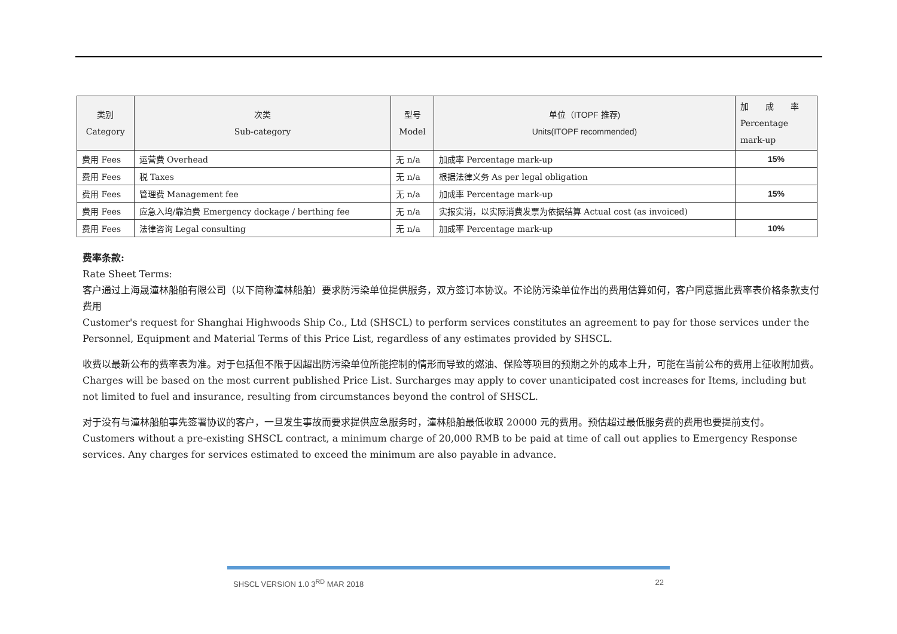| 类别 Category | 次类 Sub-category | 型号 Model | 单位（ITOPF 推荐) Units(ITOPF recommended) | 加 成 率 Percentage mark-up |
| --- | --- | --- | --- | --- |
| 费用 Fees | 运营费 Overhead | 无 n/a | 加成率 Percentage mark-up | 15% |
| 费用 Fees | 税 Taxes | 无 n/a | 根据法律义务 As per legal obligation | |
| 费用 Fees | 管理费 Management fee | 无 n/a | 加成率 Percentage mark-up | 15% |
| 费用 Fees | 应急入坞/靠泊费 Emergency dockage / berthing fee | 无 n/a | 实报实消，以实际消费发票为依据结算 Actual cost (as invoiced) | |
| 费用 Fees | 法律咨询 Legal consulting | 无 n/a | 加成率 Percentage mark-up | 10% |
费率条款:
Rate Sheet Terms:
客户通过上海晟潼林船舶有限公司（以下简称潼林船舶）要求防污染单位提供服务，双方签订本协议。不论防污染单位作出的费用估算如何，客户同意据此费率表价格条款支付费用
Customer's request for Shanghai Highwoods Ship Co., Ltd (SHSCL) to perform services constitutes an agreement to pay for those services under the Personnel, Equipment and Material Terms of this Price List, regardless of any estimates provided by SHSCL.
收费以最新公布的费率表为准。对于包括但不限于因超出防污染单位所能控制的情形而导致的燃油、保险等项目的预期之外的成本上升，可能在当前公布的费用上征收附加费。
Charges will be based on the most current published Price List. Surcharges may apply to cover unanticipated cost increases for Items, including but not limited to fuel and insurance, resulting from circumstances beyond the control of SHSCL.
对于没有与潼林船舶事先签署协议的客户，一旦发生事故而要求提供应急服务时，潼林船舶最低收取 20000 元的费用。预估超过最低服务费的费用也要提前支付。
Customers without a pre-existing SHSCL contract, a minimum charge of 20,000 RMB to be paid at time of call out applies to Emergency Response services. Any charges for services estimated to exceed the minimum are also payable in advance.
SHSCL VERSION 1.0 3<sup>RD</sup> MAR 2018 22